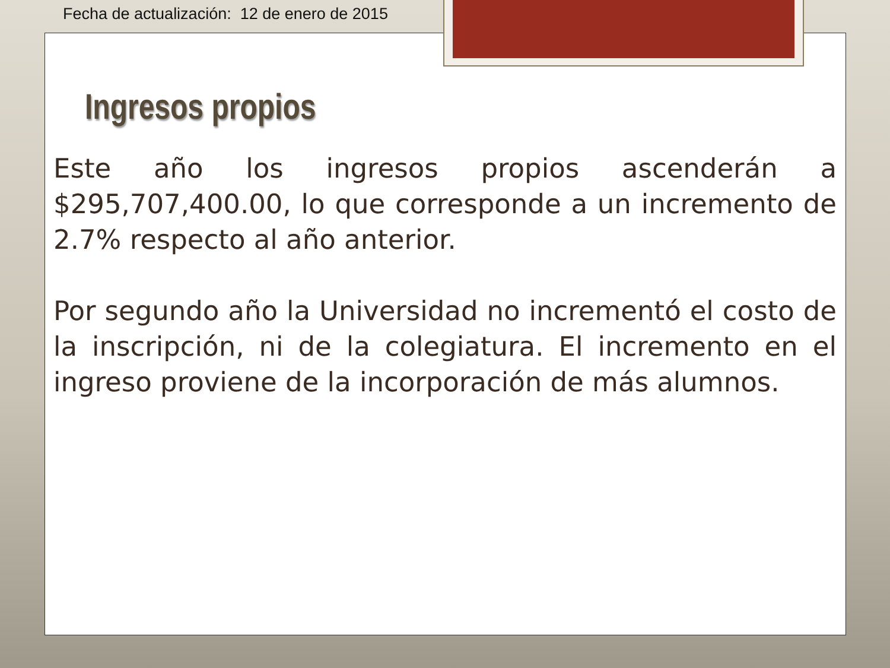Fecha de actualización: 12 de enero de 2015
Ingresos propios
Este año los ingresos propios ascenderán a $295,707,400.00, lo que corresponde a un incremento de 2.7% respecto al año anterior.
Por segundo año la Universidad no incrementó el costo de la inscripción, ni de la colegiatura. El incremento en el ingreso proviene de la incorporación de más alumnos.